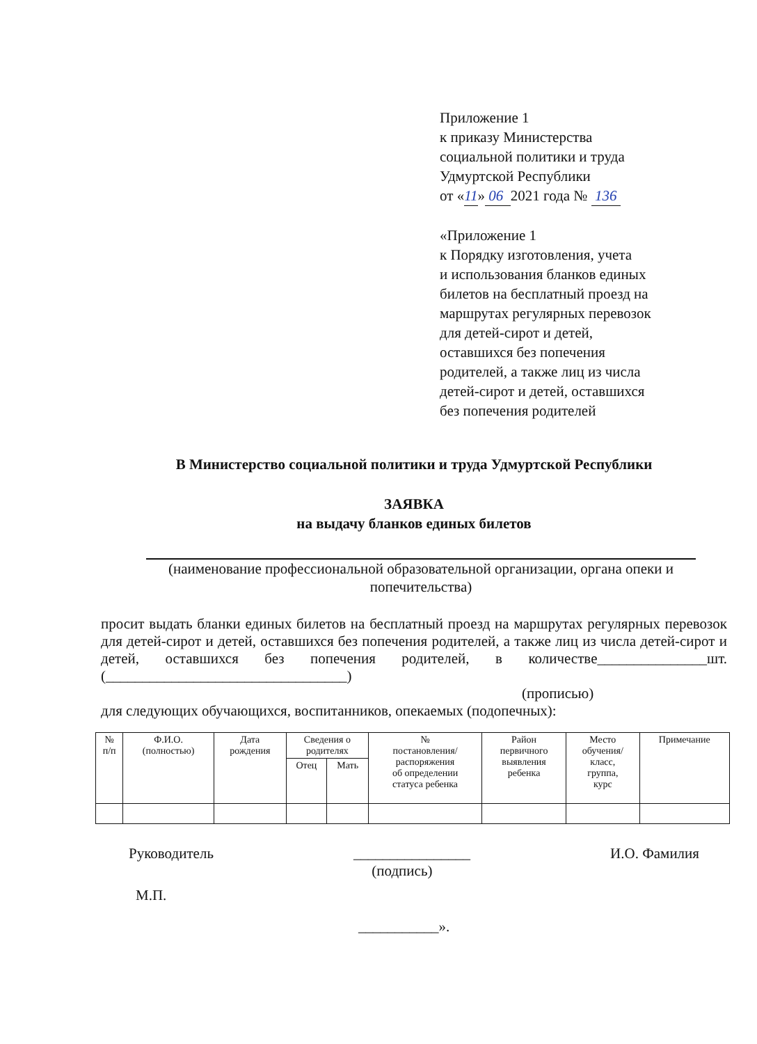Приложение 1
к приказу Министерства
социальной политики и труда
Удмуртской Республики
от «11» 06 2021 года № 136
«Приложение 1
к Порядку изготовления, учета
и использования бланков единых
билетов на бесплатный проезд на
маршрутах регулярных перевозок
для детей-сирот и детей,
оставшихся без попечения
родителей, а также лиц из числа
детей-сирот и детей, оставшихся
без попечения родителей
В Министерство социальной политики и труда Удмуртской Республики
ЗАЯВКА
на выдачу бланков единых билетов
(наименование профессиональной образовательной организации, органа опеки и попечительства)
просит выдать бланки единых билетов на бесплатный проезд на маршрутах регулярных перевозок для детей-сирот и детей, оставшихся без попечения родителей, а также лиц из числа детей-сирот и детей, оставшихся без попечения родителей, в количестве_______________шт. (_________________________________)
(прописью)
для следующих обучающихся, воспитанников, опекаемых (подопечных):
| № п/п | Ф.И.О. (полностью) | Дата рождения | Сведения о родителях | | № постановления/ распоряжения об определении статуса ребенка | Район первичного выявления ребенка | Место обучения/ класс, группа, курс | Примечание |
| --- | --- | --- | --- | --- | --- | --- | --- | --- |
| | | | Отец | Мать | | | | |
Руководитель ________________
(подпись) И.О. Фамилия
М.П.
___________».